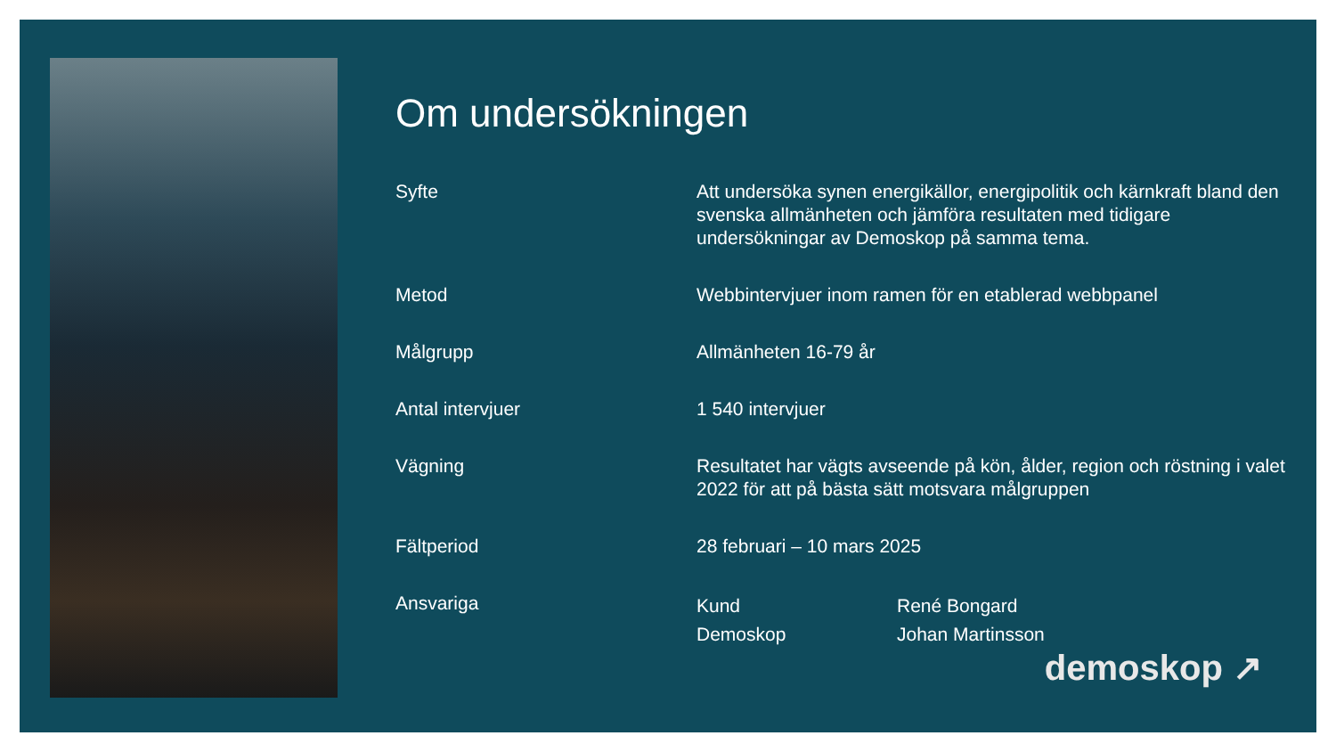Om undersökningen
| Syfte | Att undersöka synen energikällor, energipolitik och kärnkraft bland den svenska allmänheten och jämföra resultaten med tidigare undersökningar av Demoskop på samma tema. | |
| Metod | Webbintervjuer inom ramen för en etablerad webbpanel | |
| Målgrupp | Allmänheten 16-79 år | |
| Antal intervjuer | 1 540 intervjuer | |
| Vägning | Resultatet har vägts avseende på kön, ålder, region och röstning i valet 2022 för att på bästa sätt motsvara målgruppen | |
| Fältperiod | 28 februari – 10 mars 2025 | |
| Ansvariga | Kund Demoskop | René Bongard Johan Martinsson |
demoskop ↗